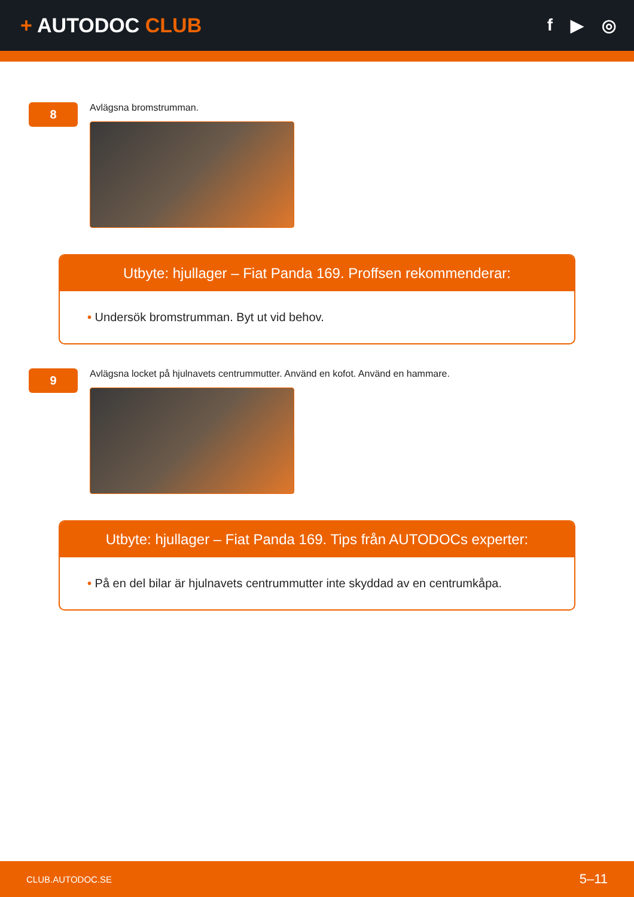+ AUTODOC CLUB
f ▶ ◎
8
Avlägsna bromstrumman.
Utbyte: hjullager – Fiat Panda 169. Proffsen rekommenderar:
• Undersök bromstrumman. Byt ut vid behov.
9
Avlägsna locket på hjulnavets centrummutter. Använd en kofot. Använd en hammare.
Utbyte: hjullager – Fiat Panda 169. Tips från AUTODOCs experter:
• På en del bilar är hjulnavets centrummutter inte skyddad av en centrumkåpa.
CLUB.AUTODOC.SE 5–11